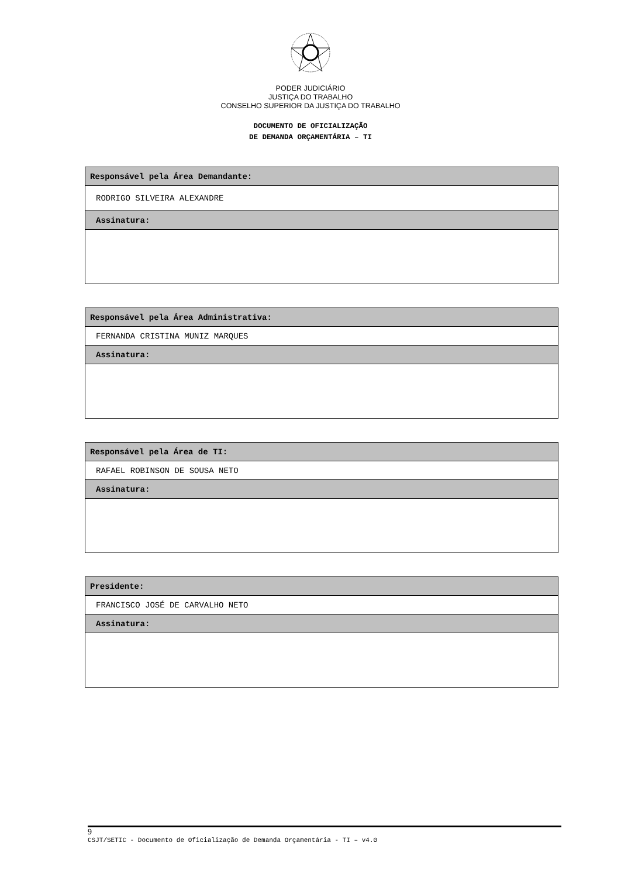PODER JUDICIÁRIO
JUSTIÇA DO TRABALHO
CONSELHO SUPERIOR DA JUSTIÇA DO TRABALHO
DOCUMENTO DE OFICIALIZAÇÃO
DE DEMANDA ORÇAMENTÁRIA – TI
| Responsável pela Área Demandante: |
| RODRIGO SILVEIRA ALEXANDRE |
| Assinatura: |
| Responsável pela Área Administrativa: |
| FERNANDA CRISTINA MUNIZ MARQUES |
| Assinatura: |
| Responsável pela Área de TI: |
| RAFAEL ROBINSON DE SOUSA NETO |
| Assinatura: |
| Presidente: |
| FRANCISCO JOSÉ DE CARVALHO NETO |
| Assinatura: |
9
CSJT/SETIC - Documento de Oficialização de Demanda Orçamentária - TI – v4.0